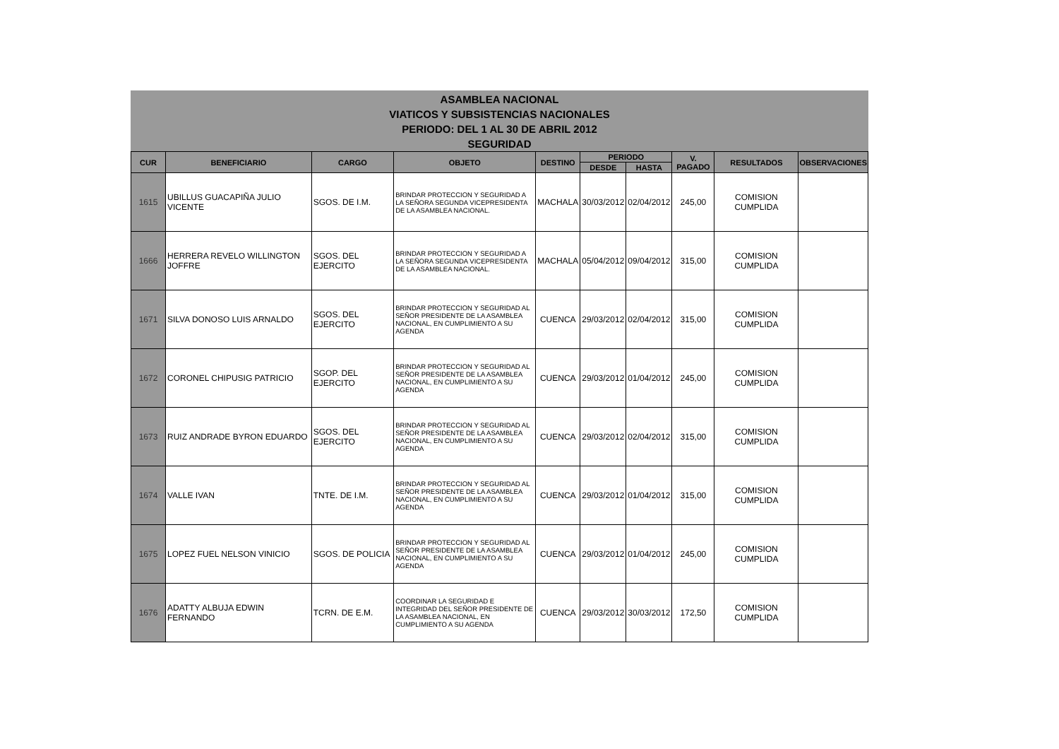ASAMBLEA NACIONAL
VIATICOS Y SUBSISTENCIAS NACIONALES
PERIODO: DEL 1 AL 30 DE ABRIL 2012
SEGURIDAD
| CUR | BENEFICIARIO | CARGO | OBJETO | DESTINO | PERIODO | | V. PAGADO | RESULTADOS | OBSERVACIONES |
| --- | --- | --- | --- | --- | --- | --- | --- | --- | --- |
| | | | | | DESDE | HASTA | | | |
| 1615 | UBILLUS GUACAPIÑA JULIO VICENTE | SGOS. DE I.M. | BRINDAR PROTECCION Y SEGURIDAD A LA SEÑORA SEGUNDA VICEPRESIDENTA DE LA ASAMBLEA NACIONAL. | MACHALA | 30/03/2012 | 02/04/2012 | 245,00 | COMISION CUMPLIDA | |
| 1666 | HERRERA REVELO WILLINGTON JOFFRE | SGOS. DEL EJERCITO | BRINDAR PROTECCION Y SEGURIDAD A LA SEÑORA SEGUNDA VICEPRESIDENTA DE LA ASAMBLEA NACIONAL. | MACHALA | 05/04/2012 | 09/04/2012 | 315,00 | COMISION CUMPLIDA | |
| 1671 | SILVA DONOSO LUIS ARNALDO | SGOS. DEL EJERCITO | BRINDAR PROTECCION Y SEGURIDAD AL SEÑOR PRESIDENTE DE LA ASAMBLEA NACIONAL, EN CUMPLIMIENTO A SU AGENDA | CUENCA | 29/03/2012 | 02/04/2012 | 315,00 | COMISION CUMPLIDA | |
| 1672 | CORONEL CHIPUSIG PATRICIO | SGOP. DEL EJERCITO | BRINDAR PROTECCION Y SEGURIDAD AL SEÑOR PRESIDENTE DE LA ASAMBLEA NACIONAL, EN CUMPLIMIENTO A SU AGENDA | CUENCA | 29/03/2012 | 01/04/2012 | 245,00 | COMISION CUMPLIDA | |
| 1673 | RUIZ ANDRADE BYRON EDUARDO | SGOS. DEL EJERCITO | BRINDAR PROTECCION Y SEGURIDAD AL SEÑOR PRESIDENTE DE LA ASAMBLEA NACIONAL, EN CUMPLIMIENTO A SU AGENDA | CUENCA | 29/03/2012 | 02/04/2012 | 315,00 | COMISION CUMPLIDA | |
| 1674 | VALLE IVAN | TNTE. DE I.M. | BRINDAR PROTECCION Y SEGURIDAD AL SEÑOR PRESIDENTE DE LA ASAMBLEA NACIONAL, EN CUMPLIMIENTO A SU AGENDA | CUENCA | 29/03/2012 | 01/04/2012 | 315,00 | COMISION CUMPLIDA | |
| 1675 | LOPEZ FUEL NELSON VINICIO | SGOS. DE POLICIA | BRINDAR PROTECCION Y SEGURIDAD AL SEÑOR PRESIDENTE DE LA ASAMBLEA NACIONAL, EN CUMPLIMIENTO A SU AGENDA | CUENCA | 29/03/2012 | 01/04/2012 | 245,00 | COMISION CUMPLIDA | |
| 1676 | ADATTY ALBUJA EDWIN FERNANDO | TCRN. DE E.M. | COORDINAR LA SEGURIDAD E INTEGRIDAD DEL SEÑOR PRESIDENTE DE LA ASAMBLEA NACIONAL, EN CUMPLIMIENTO A SU AGENDA | CUENCA | 29/03/2012 | 30/03/2012 | 172,50 | COMISION CUMPLIDA | |